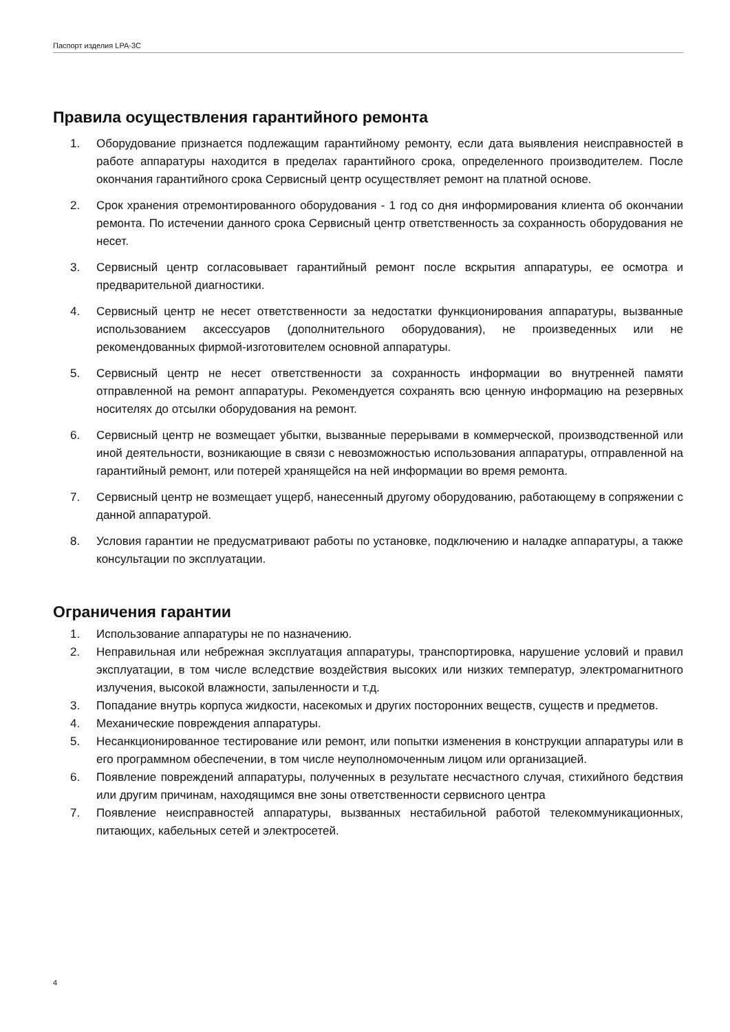Паспорт изделия LPA-3C
Правила осуществления гарантийного ремонта
1. Оборудование признается подлежащим гарантийному ремонту, если дата выявления неисправностей в работе аппаратуры находится в пределах гарантийного срока, определенного производителем. После окончания гарантийного срока Сервисный центр осуществляет ремонт на платной основе.
2. Срок хранения отремонтированного оборудования - 1 год со дня информирования клиента об окончании ремонта. По истечении данного срока Сервисный центр ответственность за сохранность оборудования не несет.
3. Сервисный центр согласовывает гарантийный ремонт после вскрытия аппаратуры, ее осмотра и предварительной диагностики.
4. Сервисный центр не несет ответственности за недостатки функционирования аппаратуры, вызванные использованием аксессуаров (дополнительного оборудования), не произведенных или не рекомендованных фирмой-изготовителем основной аппаратуры.
5. Сервисный центр не несет ответственности за сохранность информации во внутренней памяти отправленной на ремонт аппаратуры. Рекомендуется сохранять всю ценную информацию на резервных носителях до отсылки оборудования на ремонт.
6. Сервисный центр не возмещает убытки, вызванные перерывами в коммерческой, производственной или иной деятельности, возникающие в связи с невозможностью использования аппаратуры, отправленной на гарантийный ремонт, или потерей хранящейся на ней информации во время ремонта.
7. Сервисный центр не возмещает ущерб, нанесенный другому оборудованию, работающему в сопряжении с данной аппаратурой.
8. Условия гарантии не предусматривают работы по установке, подключению и наладке аппаратуры, а также консультации по эксплуатации.
Ограничения гарантии
1. Использование аппаратуры не по назначению.
2. Неправильная или небрежная эксплуатация аппаратуры, транспортировка, нарушение условий и правил эксплуатации, в том числе вследствие воздействия высоких или низких температур, электромагнитного излучения, высокой влажности, запыленности и т.д.
3. Попадание внутрь корпуса жидкости, насекомых и других посторонних веществ, существ и предметов.
4. Механические повреждения аппаратуры.
5. Несанкционированное тестирование или ремонт, или попытки изменения в конструкции аппаратуры или в его программном обеспечении, в том числе неуполномоченным лицом или организацией.
6. Появление повреждений аппаратуры, полученных в результате несчастного случая, стихийного бедствия или другим причинам, находящимся вне зоны ответственности сервисного центра
7. Появление неисправностей аппаратуры, вызванных нестабильной работой телекоммуникационных, питающих, кабельных сетей и электросетей.
4